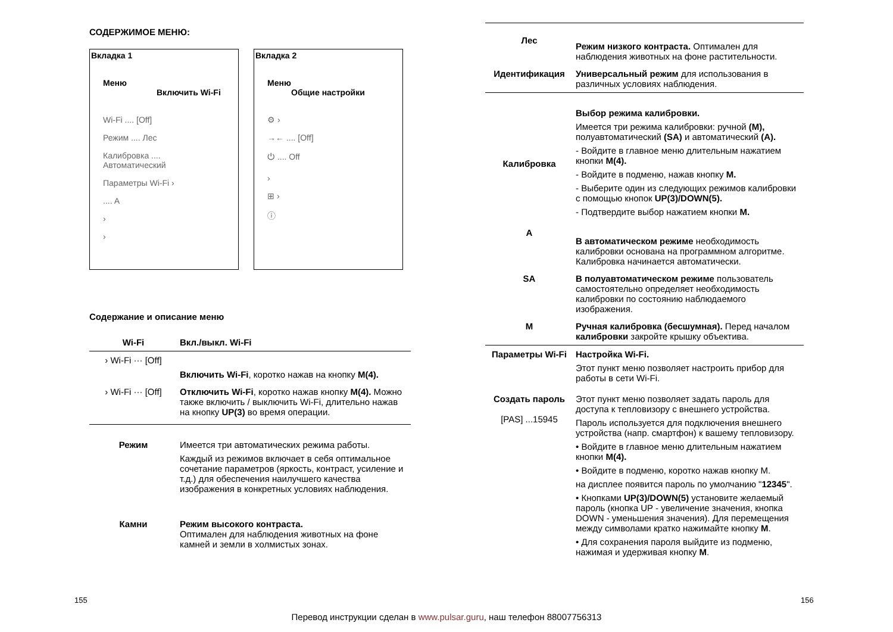СОДЕРЖИМОЕ МЕНЮ:
Вкладка 1
Меню
Включить Wi-Fi
Wi-Fi .... [Off]
Режим .... Лес
Калибровка .... Автоматический
Параметры Wi-Fi ›
.... A
›
›
Вкладка 2
Меню
Общие настройки
⚙ ›
→← .... [Off]
⏻ .... Off
›
⊞ ›
ⓘ
Содержание и описание меню
| Wi-Fi | Вкл./выкл. Wi-Fi |
| › Wi-Fi ··· [Off] | Включить Wi-Fi , коротко нажав на кнопку M(4). |
| › Wi-Fi ··· [Off] | Отключить Wi-Fi , коротко нажав кнопку M(4). Можно также включить / выключить Wi-Fi, длительно нажав на кнопку UP(3) во время операции. |
| Режим | Имеется три автоматических режима работы. Каждый из режимов включает в себя оптимальное сочетание параметров (яркость, контраст, усиление и т.д.) для обеспечения наилучшего качества изображения в конкретных условиях наблюдения. |
| Камни | Режим высокого контраста. Оптимален для наблюдения животных на фоне камней и земли в холмистых зонах. |
| Лес | Режим низкого контраста. Оптимален для наблюдения животных на фоне растительности. |
| Идентификация | Универсальный режим для использования в различных условиях наблюдения. |
| Калибровка | Выбор режима калибровки. Имеется три режима калибровки: ручной (M), полуавтоматический (SA) и автоматический (A). - Войдите в главное меню длительным нажатием кнопки M(4). - Войдите в подменю, нажав кнопку M. - Выберите один из следующих режимов калибровки с помощью кнопок UP(3)/DOWN(5). - Подтвердите выбор нажатием кнопки M. |
| A | В автоматическом режиме необходимость калибровки основана на программном алгоритме. Калибровка начинается автоматически. |
| SA | В полуавтоматическом режиме пользователь самостоятельно определяет необходимость калибровки по состоянию наблюдаемого изображения. |
| M | Ручная калибровка (бесшумная). Перед началом калибровки закройте крышку объектива. |
| Параметры Wi-Fi | Настройка Wi-Fi. Этот пункт меню позволяет настроить прибор для работы в сети Wi-Fi. |
| Создать пароль [PAS] ...15945 | Этот пункт меню позволяет задать пароль для доступа к тепловизору с внешнего устройства. Пароль используется для подключения внешнего устройства (напр. смартфон) к вашему тепловизору. • Войдите в главное меню длительным нажатием кнопки M(4). • Войдите в подменю, коротко нажав кнопку М. на дисплее появится пароль по умолчанию " 12345 ". • Кнопками UP(3)/DOWN(5) установите желаемый пароль (кнопка UP - увеличение значения, кнопка DOWN - уменьшения значения). Для перемещения между символами кратко нажимайте кнопку M . • Для сохранения пароля выйдите из подменю, нажимая и удерживая кнопку M . |
155 156
Перевод инструкции сделан в www.pulsar.guru, наш телефон 88007756313